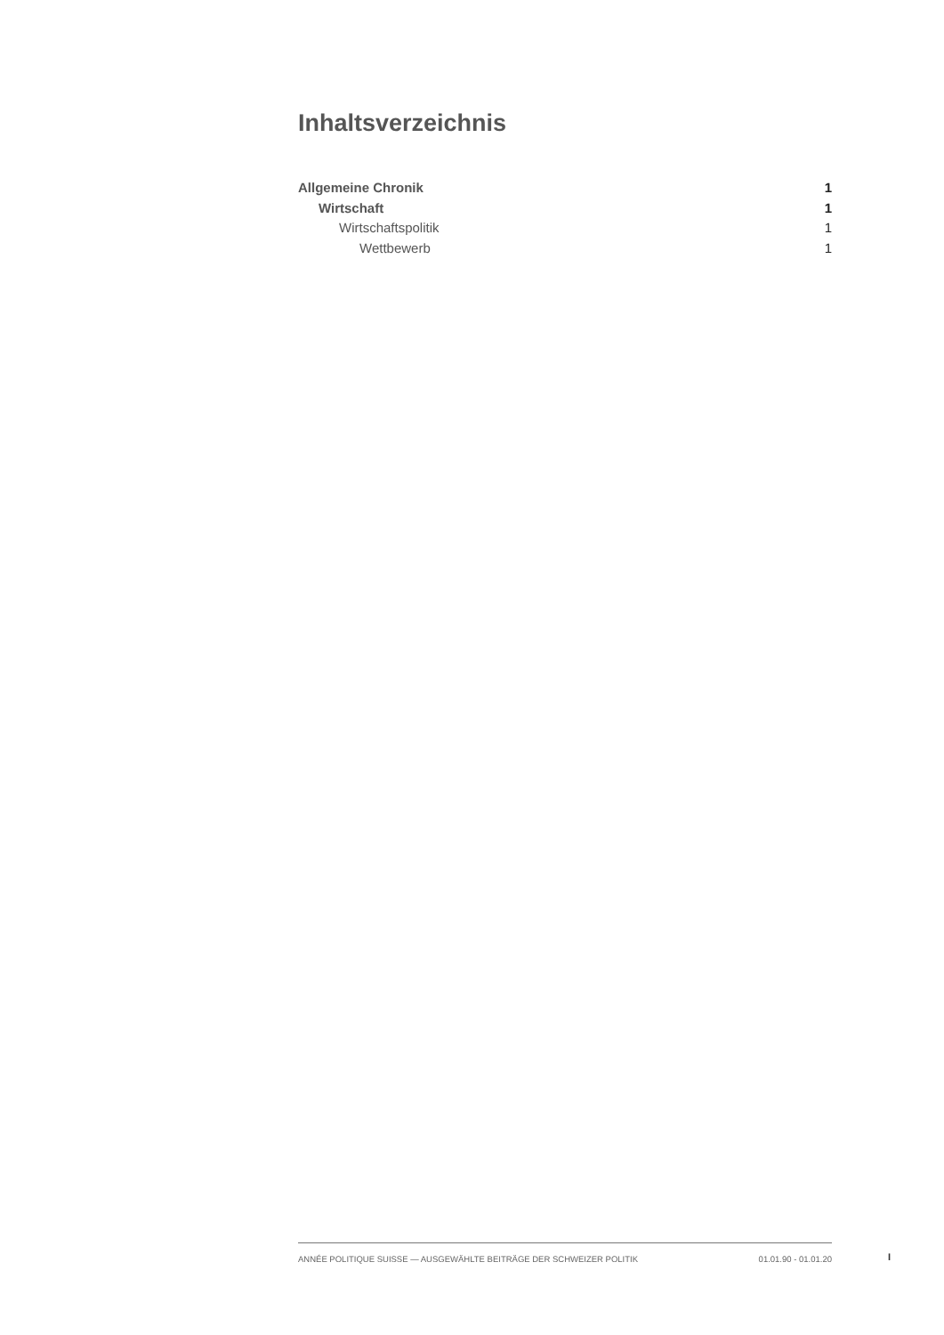Inhaltsverzeichnis
Allgemeine Chronik 1
Wirtschaft 1
Wirtschaftspolitik 1
Wettbewerb 1
ANNÉE POLITIQUE SUISSE — AUSGEWÄHLTE BEITRÄGE DER SCHWEIZER POLITIK 01.01.90 - 01.01.20
I